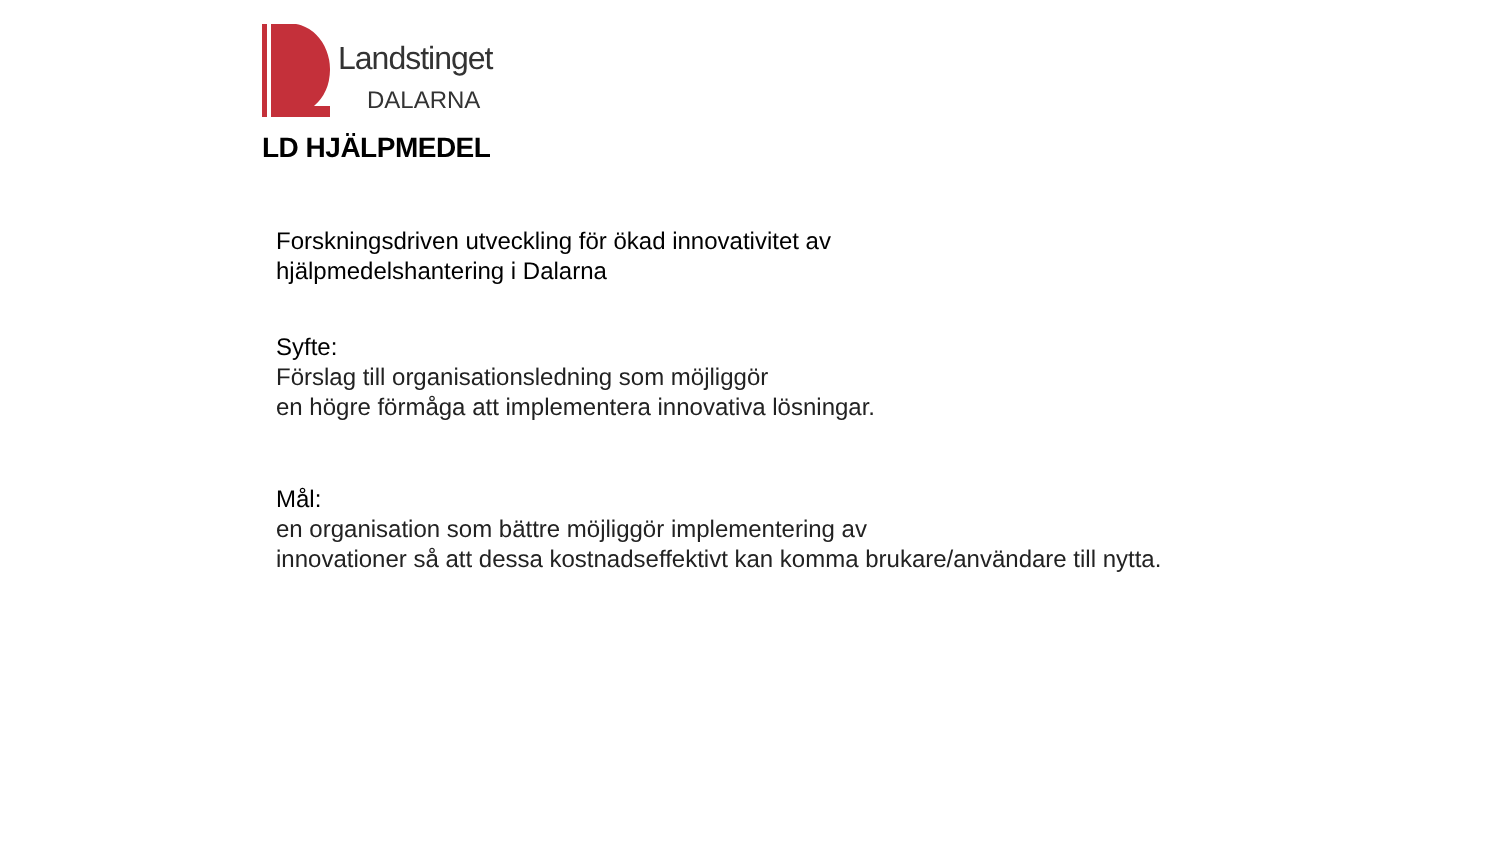Landstinget
DALARNA
LD HJÄLPMEDEL
Forskningsdriven utveckling för ökad innovativitet av
hjälpmedelshantering i Dalarna
Syfte:
Förslag till organisationsledning som möjliggör
en högre förmåga att implementera innovativa lösningar.
Mål:
en organisation som bättre möjliggör implementering av
innovationer så att dessa kostnadseffektivt kan komma brukare/användare till nytta.